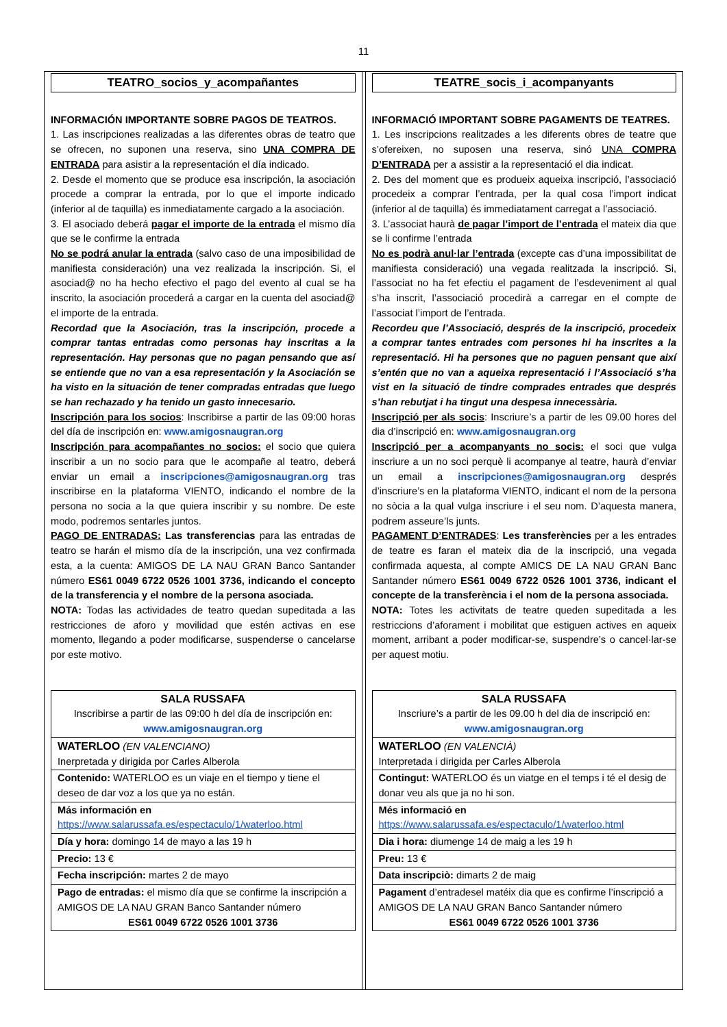11
TEATRO_socios_y_acompañantes
INFORMACIÓN IMPORTANTE SOBRE PAGOS DE TEATROS.
1. Las inscripciones realizadas a las diferentes obras de teatro que se ofrecen, no suponen una reserva, sino UNA COMPRA DE ENTRADA para asistir a la representación el día indicado.
2. Desde el momento que se produce esa inscripción, la asociación procede a comprar la entrada, por lo que el importe indicado (inferior al de taquilla) es inmediatamente cargado a la asociación.
3. El asociado deberá pagar el importe de la entrada el mismo día que se le confirme la entrada
No se podrá anular la entrada (salvo caso de una imposibilidad de manifiesta consideración) una vez realizada la inscripción. Si, el asociad@ no ha hecho efectivo el pago del evento al cual se ha inscrito, la asociación procederá a cargar en la cuenta del asociad@ el importe de la entrada.
Recordad que la Asociación, tras la inscripción, procede a comprar tantas entradas como personas hay inscritas a la representación. Hay personas que no pagan pensando que así se entiende que no van a esa representación y la Asociación se ha visto en la situación de tener compradas entradas que luego se han rechazado y ha tenido un gasto innecesario.
Inscripción para los socios: Inscribirse a partir de las 09:00 horas del día de inscripción en: www.amigosnaugran.org
Inscripción para acompañantes no socios: el socio que quiera inscribir a un no socio para que le acompañe al teatro, deberá enviar un email a inscripciones@amigosnaugran.org tras inscribirse en la plataforma VIENTO, indicando el nombre de la persona no socia a la que quiera inscribir y su nombre. De este modo, podremos sentarles juntos.
PAGO DE ENTRADAS: Las transferencias para las entradas de teatro se harán el mismo día de la inscripción, una vez confirmada esta, a la cuenta: AMIGOS DE LA NAU GRAN Banco Santander número ES61 0049 6722 0526 1001 3736, indicando el concepto de la transferencia y el nombre de la persona asociada.
NOTA: Todas las actividades de teatro quedan supeditada a las restricciones de aforo y movilidad que estén activas en ese momento, llegando a poder modificarse, suspenderse o cancelarse por este motivo.
| SALA RUSSAFA Inscribirse a partir de las 09:00 h del día de inscripción en: www.amigosnaugran.org |
| WATERLOO (EN VALENCIANO) Inerpretada y dirigida por Carles Alberola |
| Contenido: WATERLOO es un viaje en el tiempo y tiene el deseo de dar voz a los que ya no están. |
| Más información en https://www.salarussafa.es/espectaculo/1/waterloo.html |
| Día y hora: domingo 14 de mayo a las 19 h |
| Precio: 13 € |
| Fecha inscripción: martes 2 de mayo |
| Pago de entradas: el mismo día que se confirme la inscripción a AMIGOS DE LA NAU GRAN Banco Santander número ES61 0049 6722 0526 1001 3736 |
TEATRE_socis_i_acompanyants
INFORMACIÓ IMPORTANT SOBRE PAGAMENTS DE TEATRES.
1. Les inscripcions realitzades a les diferents obres de teatre que s’ofereixen, no suposen una reserva, sinó UNA COMPRA D’ENTRADA per a assistir a la representació el dia indicat.
2. Des del moment que es produeix aqueixa inscripció, l’associació procedeix a comprar l’entrada, per la qual cosa l’import indicat (inferior al de taquilla) és immediatament carregat a l’associació.
3. L’associat haurà de pagar l’import de l’entrada el mateix dia que se li confirme l’entrada
No es podrà anul·lar l’entrada (excepte cas d’una impossibilitat de manifiesta consideració) una vegada realitzada la inscripció. Si, l’associat no ha fet efectiu el pagament de l’esdeveniment al qual s’ha inscrit, l’associació procedirà a carregar en el compte de l’associat l’import de l’entrada.
Recordeu que l’Associació, després de la inscripció, procedeix a comprar tantes entrades com persones hi ha inscrites a la representació. Hi ha persones que no paguen pensant que així s’entén que no van a aqueixa representació i l’Associació s’ha vist en la situació de tindre comprades entrades que després s’han rebutjat i ha tingut una despesa innecessària.
Inscripció per als socis: Inscriure’s a partir de les 09.00 hores del dia d’inscripció en: www.amigosnaugran.org
Inscripció per a acompanyants no socis: el soci que vulga inscriure a un no soci perquè li acompanye al teatre, haurà d’enviar un email a inscripciones@amigosnaugran.org després d’inscriure’s en la plataforma VIENTO, indicant el nom de la persona no sòcia a la qual vulga inscriure i el seu nom. D’aquesta manera, podrem asseure’ls junts.
PAGAMENT D’ENTRADES: Les transferències per a les entrades de teatre es faran el mateix dia de la inscripció, una vegada confirmada aquesta, al compte AMICS DE LA NAU GRAN Banc Santander número ES61 0049 6722 0526 1001 3736, indicant el concepte de la transferència i el nom de la persona associada.
NOTA: Totes les activitats de teatre queden supeditada a les restriccions d’aforament i mobilitat que estiguen actives en aqueix moment, arribant a poder modificar-se, suspendre’s o cancel·lar-se per aquest motiu.
| SALA RUSSAFA Inscriure’s a partir de les 09.00 h del dia de inscripció en: www.amigosnaugran.org |
| WATERLOO (EN VALENCIÀ) Interpretada i dirigida per Carles Alberola |
| Contingut: WATERLOO és un viatge en el temps i té el desig de donar veu als que ja no hi son. |
| Més informació en https://www.salarussafa.es/espectaculo/1/waterloo.html |
| Dia i hora: diumenge 14 de maig a les 19 h |
| Preu: 13 € |
| Data inscripciò: dimarts 2 de maig |
| Pagament d’entradesel matéix dia que es confirme l’inscripció a AMIGOS DE LA NAU GRAN Banco Santander número ES61 0049 6722 0526 1001 3736 |